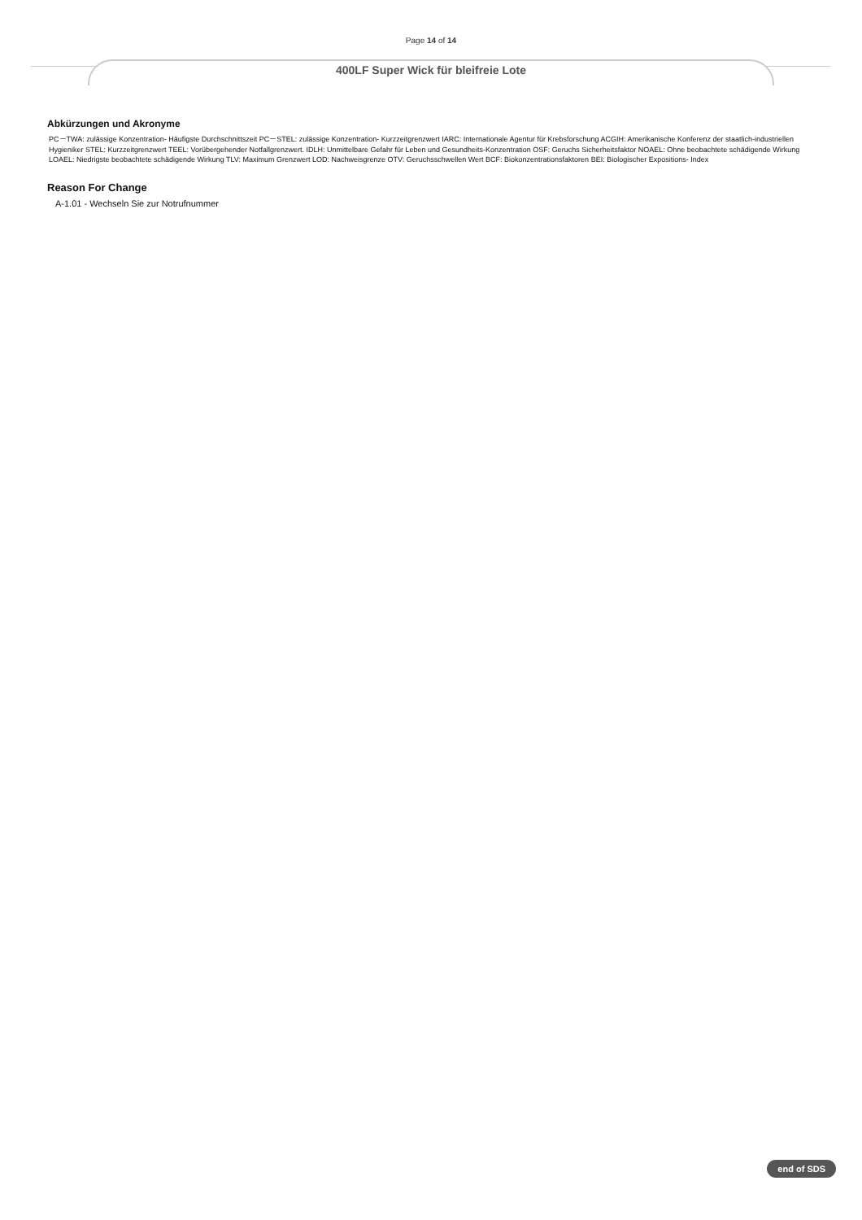Page 14 of 14
400LF Super Wick für bleifreie Lote
Abkürzungen und Akronyme
PC－TWA: zulässige Konzentration- Häufigste Durchschnittszeit PC－STEL: zulässige Konzentration- Kurzzeitgrenzwert IARC: Internationale Agentur für Krebsforschung ACGIH: Amerikanische Konferenz der staatlich-industriellen Hygieniker STEL: Kurzzeitgrenzwert TEEL: Vorübergehender Notfallgrenzwert. IDLH: Unmittelbare Gefahr für Leben und Gesundheits-Konzentration OSF: Geruchs Sicherheitsfaktor NOAEL: Ohne beobachtete schädigende Wirkung LOAEL: Niedrigste beobachtete schädigende Wirkung TLV: Maximum Grenzwert LOD: Nachweisgrenze OTV: Geruchsschwellen Wert BCF: Biokonzentrationsfaktoren BEI: Biologischer Expositions- Index
Reason For Change
A-1.01 - Wechseln Sie zur Notrufnummer
end of SDS